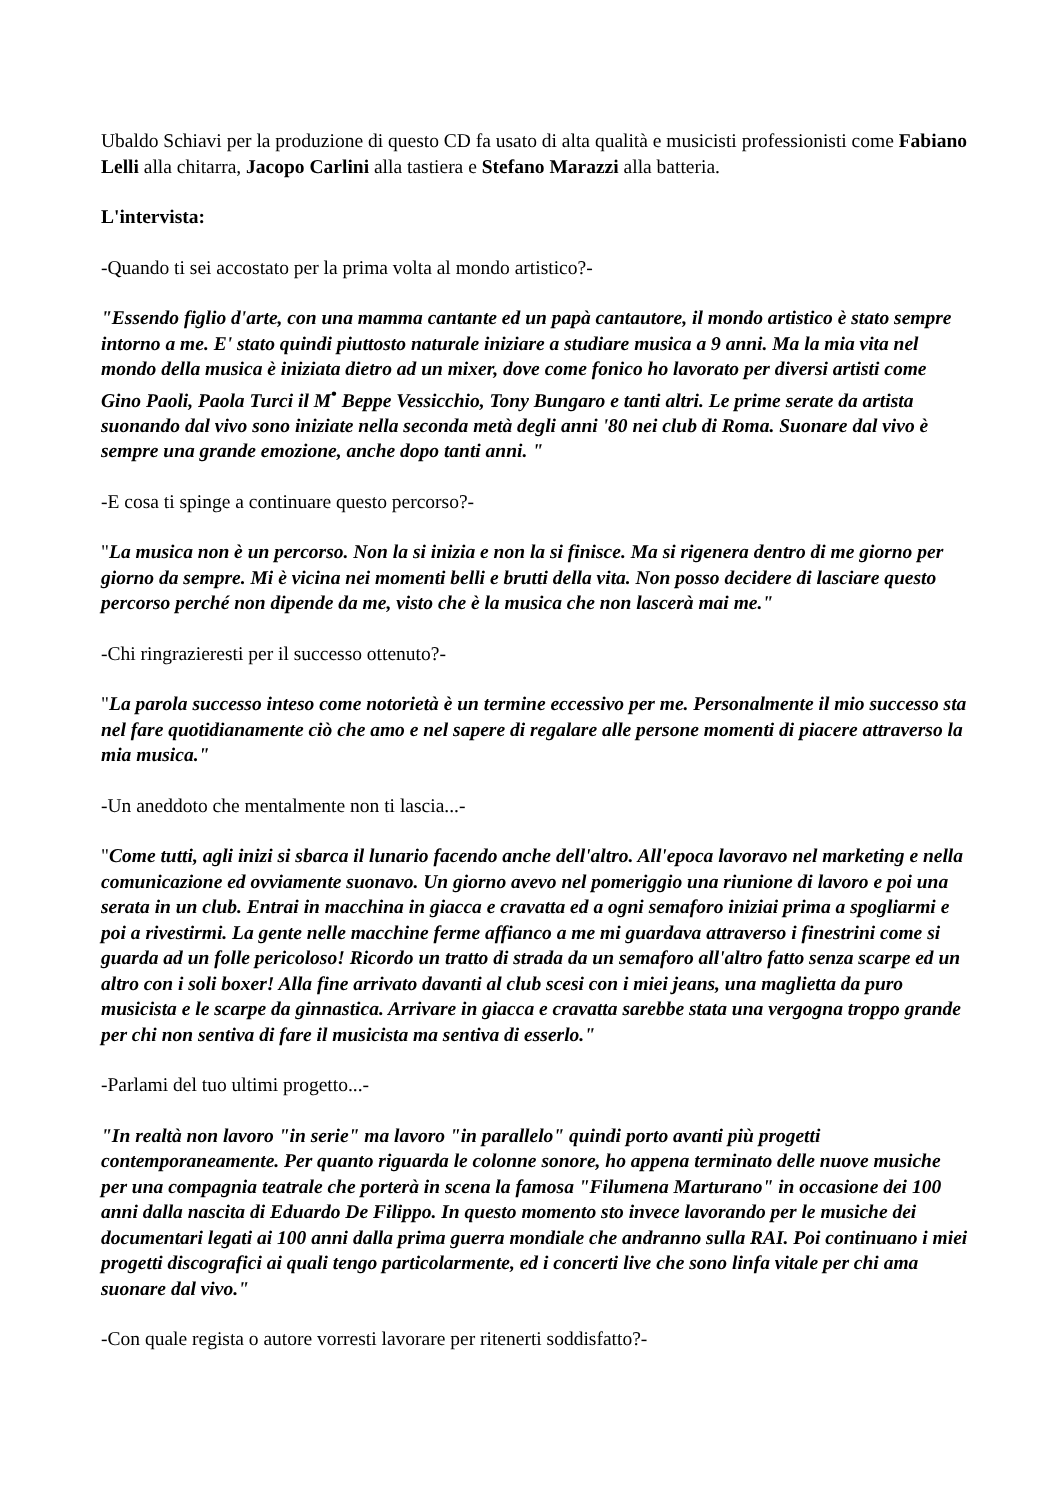Ubaldo Schiavi per la produzione di questo CD fa usato di alta qualità e musicisti professionisti come Fabiano Lelli alla chitarra, Jacopo Carlini alla tastiera e Stefano Marazzi alla batteria.
L'intervista:
-Quando ti sei accostato per la prima volta al mondo artistico?-
"Essendo figlio d'arte, con una mamma cantante ed un papà cantautore, il mondo artistico è stato sempre intorno a me. E' stato quindi piuttosto naturale iniziare a studiare musica a 9 anni. Ma la mia vita nel mondo della musica è iniziata dietro ad un mixer, dove come fonico ho lavorato per diversi artisti come Gino Paoli, Paola Turci il M<sup>•</sup> Beppe Vessicchio, Tony Bungaro e tanti altri. Le prime serate da artista suonando dal vivo sono iniziate nella seconda metà degli anni '80 nei club di Roma. Suonare dal vivo è sempre una grande emozione, anche dopo tanti anni. "
-E cosa ti spinge a continuare questo percorso?-
"La musica non è un percorso. Non la si inizia e non la si finisce. Ma si rigenera dentro di me giorno per giorno da sempre. Mi è vicina nei momenti belli e brutti della vita. Non posso decidere di lasciare questo percorso perché non dipende da me, visto che è la musica che non lascerà mai me."
-Chi ringrazieresti per il successo ottenuto?-
"La parola successo inteso come notorietà è un termine eccessivo per me. Personalmente il mio successo sta nel fare quotidianamente ciò che amo e nel sapere di regalare alle persone momenti di piacere attraverso la mia musica."
-Un aneddoto che mentalmente non ti lascia...-
"Come tutti, agli inizi si sbarca il lunario facendo anche dell'altro. All'epoca lavoravo nel marketing e nella comunicazione ed ovviamente suonavo. Un giorno avevo nel pomeriggio una riunione di lavoro e poi una serata in un club. Entrai in macchina in giacca e cravatta ed a ogni semaforo iniziai prima a spogliarmi e poi a rivestirmi. La gente nelle macchine ferme affianco a me mi guardava attraverso i finestrini come si guarda ad un folle pericoloso! Ricordo un tratto di strada da un semaforo all'altro fatto senza scarpe ed un altro con i soli boxer! Alla fine arrivato davanti al club scesi con i miei jeans, una maglietta da puro musicista e le scarpe da ginnastica. Arrivare in giacca e cravatta sarebbe stata una vergogna troppo grande per chi non sentiva di fare il musicista ma sentiva di esserlo."
-Parlami del tuo ultimi progetto...-
"In realtà non lavoro "in serie" ma lavoro "in parallelo" quindi porto avanti più progetti contemporaneamente. Per quanto riguarda le colonne sonore, ho appena terminato delle nuove musiche per una compagnia teatrale che porterà in scena la famosa "Filumena Marturano" in occasione dei 100 anni dalla nascita di Eduardo De Filippo. In questo momento sto invece lavorando per le musiche dei documentari legati ai 100 anni dalla prima guerra mondiale che andranno sulla RAI. Poi continuano i miei progetti discografici ai quali tengo particolarmente, ed i concerti live che sono linfa vitale per chi ama suonare dal vivo."
-Con quale regista o autore vorresti lavorare per ritenerti soddisfatto?-